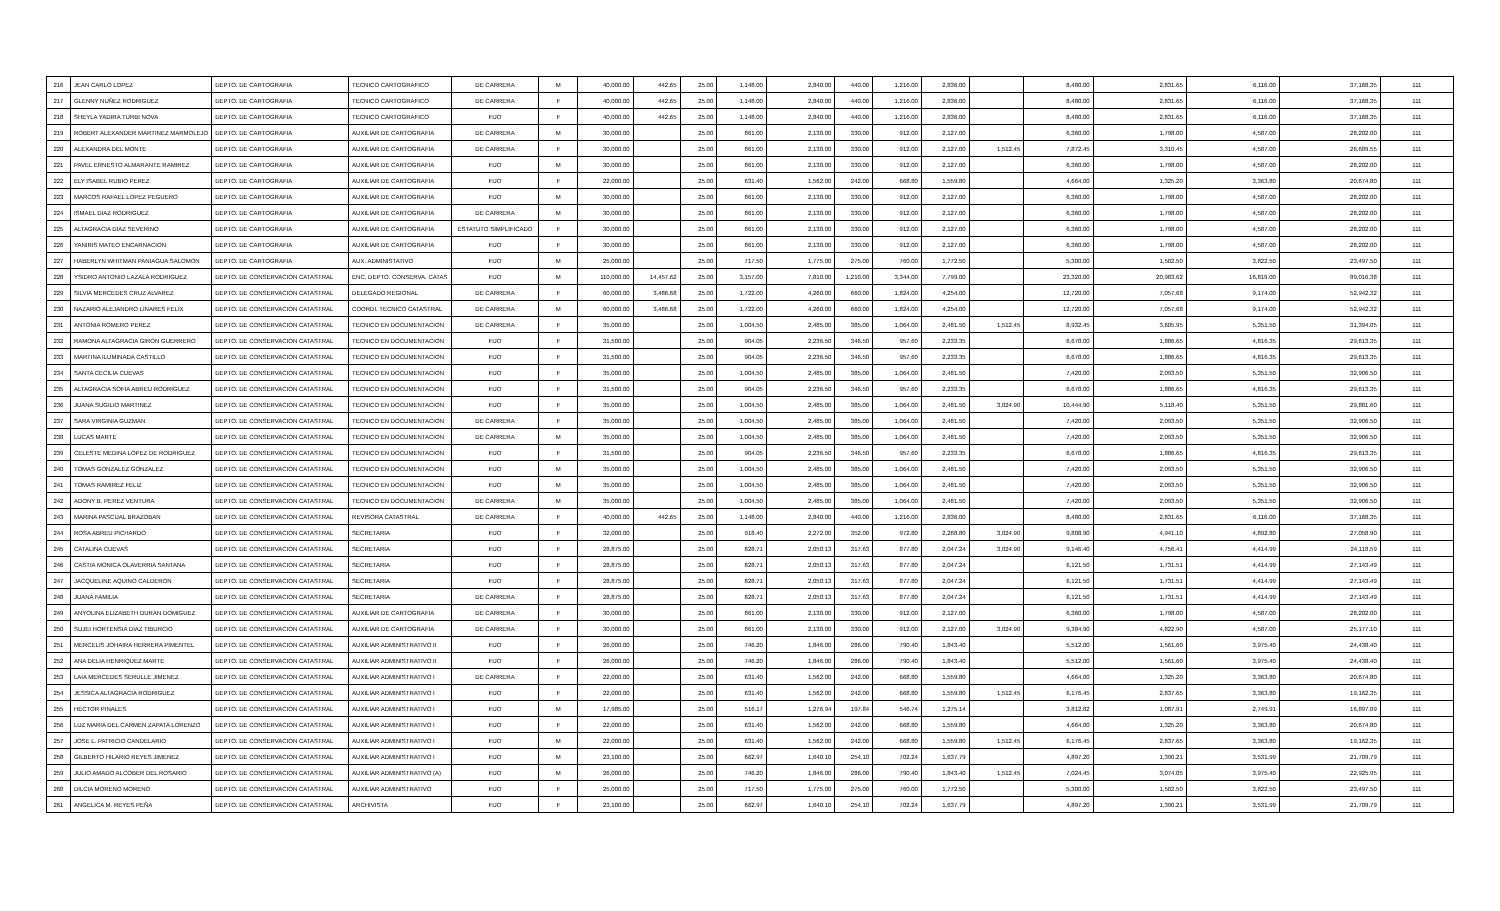| 216 | JEAN CARLO LOPEZ | DEPTO. DE CARTOGRAFIA | TECNICO CARTOGRAFICO | DE CARRERA | M | 40,000.00 | 442.65 | 25.00 | 1,148.00 | 2,840.00 | 440.00 | 1,216.00 | 2,836.00 | | 8,480.00 | 2,831.65 | 6,116.00 | 37,168.35 | 111 |
| 217 | GLENNY NUÑEZ RODRIGUEZ | DEPTO. DE CARTOGRAFIA | TECNICO CARTOGRAFICO | DE CARRERA | F | 40,000.00 | 442.65 | 25.00 | 1,148.00 | 2,840.00 | 440.00 | 1,216.00 | 2,836.00 | | 8,480.00 | 2,831.65 | 6,116.00 | 37,168.35 | 111 |
| 218 | SHEYLA YADIRA TURBI NOVA | DEPTO. DE CARTOGRAFIA | TECNICO CARTOGRAFICO | FIJO | F | 40,000.00 | 442.65 | 25.00 | 1,148.00 | 2,840.00 | 440.00 | 1,216.00 | 2,836.00 | | 8,480.00 | 2,831.65 | 6,116.00 | 37,168.35 | 111 |
| 219 | ROBERT ALEXANDER MARTINEZ MARMOLEJO | DEPTO. DE CARTOGRAFIA | AUXILIAR DE CARTOGRAFIA | DE CARRERA | M | 30,000.00 | | 25.00 | 861.00 | 2,130.00 | 330.00 | 912.00 | 2,127.00 | | 6,360.00 | 1,798.00 | 4,587.00 | 28,202.00 | 111 |
| 220 | ALEXANDRA DEL MONTE | DEPTO. DE CARTOGRAFIA | AUXILIAR DE CARTOGRAFIA | DE CARRERA | F | 30,000.00 | | 25.00 | 861.00 | 2,130.00 | 330.00 | 912.00 | 2,127.00 | 1,512.45 | 7,872.45 | 3,310.45 | 4,587.00 | 26,689.55 | 111 |
| 221 | PAVEL ERNESTO ALMARANTE RAMIREZ | DEPTO. DE CARTOGRAFIA | AUXILIAR DE CARTOGRAFIA | FIJO | M | 30,000.00 | | 25.00 | 861.00 | 2,130.00 | 330.00 | 912.00 | 2,127.00 | | 6,360.00 | 1,798.00 | 4,587.00 | 28,202.00 | 111 |
| 222 | ELY ISABEL RUBIO PEREZ | DEPTO. DE CARTOGRAFIA | AUXILIAR DE CARTOGRAFIA | FIJO | F | 22,000.00 | | 25.00 | 631.40 | 1,562.00 | 242.00 | 668.80 | 1,559.80 | | 4,664.00 | 1,325.20 | 3,363.80 | 20,674.80 | 111 |
| 223 | MARCOS RAFAEL LOPEZ PEGUERO | DEPTO. DE CARTOGRAFIA | AUXILIAR DE CARTOGRAFIA | FIJO | M | 30,000.00 | | 25.00 | 861.00 | 2,130.00 | 330.00 | 912.00 | 2,127.00 | | 6,360.00 | 1,798.00 | 4,587.00 | 28,202.00 | 111 |
| 224 | ISMAEL DIAZ RODRIGUEZ | DEPTO. DE CARTOGRAFIA | AUXILIAR DE CARTOGRAFIA | DE CARRERA | M | 30,000.00 | | 25.00 | 861.00 | 2,130.00 | 330.00 | 912.00 | 2,127.00 | | 6,360.00 | 1,798.00 | 4,587.00 | 28,202.00 | 111 |
| 225 | ALTAGRACIA DIAZ SEVERINO | DEPTO. DE CARTOGRAFIA | AUXILIAR DE CARTOGRAFIA | ESTATUTO SIMPLIFICADO | F | 30,000.00 | | 25.00 | 861.00 | 2,130.00 | 330.00 | 912.00 | 2,127.00 | | 6,360.00 | 1,798.00 | 4,587.00 | 28,202.00 | 111 |
| 226 | YANIRIS MATEO ENCARNACION | DEPTO. DE CARTOGRAFIA | AUXILIAR DE CARTOGRAFIA | FIJO | F | 30,000.00 | | 25.00 | 861.00 | 2,130.00 | 330.00 | 912.00 | 2,127.00 | | 6,360.00 | 1,798.00 | 4,587.00 | 28,202.00 | 111 |
| 227 | HABERLYN WHITMAN PANIAGUA SALOMON | DEPTO. DE CARTOGRAFIA | AUX. ADMINISTATIVO | FIJO | M | 25,000.00 | | 25.00 | 717.50 | 1,775.00 | 275.00 | 760.00 | 1,772.50 | | 5,300.00 | 1,502.50 | 3,822.50 | 23,497.50 | 111 |
| 228 | YSIDRO ANTONIO LAZALA RODRIGUEZ | DEPTO. DE CONSERVACION CATASTRAL | ENC. DEPTO. CONSERVA. CATAS | FIJO | M | 110,000.00 | 14,457.62 | 25.00 | 3,157.00 | 7,810.00 | 1,210.00 | 3,344.00 | 7,799.00 | | 23,320.00 | 20,983.62 | 16,819.00 | 89,016.38 | 111 |
| 229 | SILVIA MERCEDES CRUZ ALVAREZ | DEPTO. DE CONSERVACION CATASTRAL | DELEGADO REGIONAL | DE CARRERA | F | 60,000.00 | 3,486.68 | 25.00 | 1,722.00 | 4,260.00 | 660.00 | 1,824.00 | 4,254.00 | | 12,720.00 | 7,057.68 | 9,174.00 | 52,942.32 | 111 |
| 230 | NAZARIO ALEJANDRO LINARES FELIX | DEPTO. DE CONSERVACION CATASTRAL | COORDI. TECNICO CATASTRAL | DE CARRERA | M | 60,000.00 | 3,486.68 | 25.00 | 1,722.00 | 4,260.00 | 660.00 | 1,824.00 | 4,254.00 | | 12,720.00 | 7,057.68 | 9,174.00 | 52,942.32 | 111 |
| 231 | ANTONIA ROMERO PEREZ | DEPTO. DE CONSERVACION CATASTRAL | TECNICO EN DOCUMENTACION | DE CARRERA | F | 35,000.00 | | 25.00 | 1,004.50 | 2,485.00 | 385.00 | 1,064.00 | 2,481.50 | 1,512.45 | 8,932.45 | 3,605.95 | 5,351.50 | 31,394.05 | 111 |
| 232 | RAMONA ALTAGRACIA GIRON GUERRERO | DEPTO. DE CONSERVACION CATASTRAL | TECNICO EN DOCUMENTACION | FIJO | F | 31,500.00 | | 25.00 | 904.05 | 2,236.50 | 346.50 | 957.60 | 2,233.35 | | 6,678.00 | 1,886.65 | 4,816.35 | 29,613.35 | 111 |
| 233 | MARTINA ILUMINADA CASTILLO | DEPTO. DE CONSERVACION CATASTRAL | TECNICO EN DOCUMENTACION | FIJO | F | 31,500.00 | | 25.00 | 904.05 | 2,236.50 | 346.50 | 957.60 | 2,233.35 | | 6,678.00 | 1,886.65 | 4,816.35 | 29,613.35 | 111 |
| 234 | SANTA CECILIA CUEVAS | DEPTO. DE CONSERVACION CATASTRAL | TECNICO EN DOCUMENTACION | FIJO | F | 35,000.00 | | 25.00 | 1,004.50 | 2,485.00 | 385.00 | 1,064.00 | 2,481.50 | | 7,420.00 | 2,093.50 | 5,351.50 | 32,906.50 | 111 |
| 235 | ALTAGRACIA SOFIA ABREU RODRIGUEZ | DEPTO. DE CONSERVACION CATASTRAL | TECNICO EN DOCUMENTACION | FIJO | F | 31,500.00 | | 25.00 | 904.05 | 2,236.50 | 346.50 | 957.60 | 2,233.35 | | 6,678.00 | 1,886.65 | 4,816.35 | 29,613.35 | 111 |
| 236 | JUANA SUGILIO MARTINEZ | DEPTO. DE CONSERVACION CATASTRAL | TECNICO EN DOCUMENTACION | FIJO | F | 35,000.00 | | 25.00 | 1,004.50 | 2,485.00 | 385.00 | 1,064.00 | 2,481.50 | 3,024.90 | 10,444.90 | 5,118.40 | 5,351.50 | 29,881.60 | 111 |
| 237 | SARA VIRGINIA GUZMAN | DEPTO. DE CONSERVACION CATASTRAL | TECNICO EN DOCUMENTACION | DE CARRERA | F | 35,000.00 | | 25.00 | 1,004.50 | 2,485.00 | 385.00 | 1,064.00 | 2,481.50 | | 7,420.00 | 2,093.50 | 5,351.50 | 32,906.50 | 111 |
| 238 | LUCAS MARTE | DEPTO. DE CONSERVACION CATASTRAL | TECNICO EN DOCUMENTACION | DE CARRERA | M | 35,000.00 | | 25.00 | 1,004.50 | 2,485.00 | 385.00 | 1,064.00 | 2,481.50 | | 7,420.00 | 2,093.50 | 5,351.50 | 32,906.50 | 111 |
| 239 | CELESTE MEDINA LOPEZ DE RODRIGUEZ | DEPTO. DE CONSERVACION CATASTRAL | TECNICO EN DOCUMENTACION | FIJO | F | 31,500.00 | | 25.00 | 904.05 | 2,236.50 | 346.50 | 957.60 | 2,233.35 | | 6,678.00 | 1,886.65 | 4,816.35 | 29,613.35 | 111 |
| 240 | TOMAS GONZALEZ GONZALEZ | DEPTO. DE CONSERVACION CATASTRAL | TECNICO EN DOCUMENTACION | FIJO | M | 35,000.00 | | 25.00 | 1,004.50 | 2,485.00 | 385.00 | 1,064.00 | 2,481.50 | | 7,420.00 | 2,093.50 | 5,351.50 | 32,906.50 | 111 |
| 241 | TOMAS RAMIREZ FELIZ | DEPTO. DE CONSERVACION CATASTRAL | TECNICO EN DOCUMENTACION | FIJO | M | 35,000.00 | | 25.00 | 1,004.50 | 2,485.00 | 385.00 | 1,064.00 | 2,481.50 | | 7,420.00 | 2,093.50 | 5,351.50 | 32,906.50 | 111 |
| 242 | ADONY B. PEREZ VENTURA | DEPTO. DE CONSERVACION CATASTRAL | TECNICO EN DOCUMENTACION | DE CARRERA | M | 35,000.00 | | 25.00 | 1,004.50 | 2,485.00 | 385.00 | 1,064.00 | 2,481.50 | | 7,420.00 | 2,093.50 | 5,351.50 | 32,906.50 | 111 |
| 243 | MARINA PASCUAL BRAZOBAN | DEPTO. DE CONSERVACION CATASTRAL | REVISORA CATASTRAL | DE CARRERA | F | 40,000.00 | 442.65 | 25.00 | 1,148.00 | 2,840.00 | 440.00 | 1,216.00 | 2,836.00 | | 8,480.00 | 2,831.65 | 6,116.00 | 37,168.35 | 111 |
| 244 | ROSA ABREU PICHARDO | DEPTO. DE CONSERVACION CATASTRAL | SECRETARIA | FIJO | F | 32,000.00 | | 25.00 | 918.40 | 2,272.00 | 352.00 | 972.80 | 2,268.80 | 3,024.90 | 9,808.90 | 4,941.10 | 4,892.80 | 27,058.90 | 111 |
| 245 | CATALINA CUEVAS | DEPTO. DE CONSERVACION CATASTRAL | SECRETARIA | FIJO | F | 28,875.00 | | 25.00 | 828.71 | 2,050.13 | 317.63 | 877.80 | 2,047.24 | 3,024.90 | 9,146.40 | 4,756.41 | 4,414.99 | 24,118.59 | 111 |
| 246 | CASTIA MONICA OLAVERRIA SANTANA | DEPTO. DE CONSERVACION CATASTRAL | SECRETARIA | FIJO | F | 28,875.00 | | 25.00 | 828.71 | 2,050.13 | 317.63 | 877.80 | 2,047.24 | | 6,121.50 | 1,731.51 | 4,414.99 | 27,143.49 | 111 |
| 247 | JACQUELINE AQUINO CALDERON | DEPTO. DE CONSERVACION CATASTRAL | SECRETARIA | FIJO | F | 28,875.00 | | 25.00 | 828.71 | 2,050.13 | 317.63 | 877.80 | 2,047.24 | | 6,121.50 | 1,731.51 | 4,414.99 | 27,143.49 | 111 |
| 248 | JUANA FAMILIA | DEPTO. DE CONSERVACION CATASTRAL | SECRETARIA | DE CARRERA | F | 28,875.00 | | 25.00 | 828.71 | 2,050.13 | 317.63 | 877.80 | 2,047.24 | | 6,121.50 | 1,731.51 | 4,414.99 | 27,143.49 | 111 |
| 249 | ANYOLINA ELIZABETH DURAN DOMIGUEZ | DEPTO. DE CONSERVACION CATASTRAL | AUXILIAR DE CARTOGRAFIA | DE CARRERA | F | 30,000.00 | | 25.00 | 861.00 | 2,130.00 | 330.00 | 912.00 | 2,127.00 | | 6,360.00 | 1,798.00 | 4,587.00 | 28,202.00 | 111 |
| 250 | SUJEI HORTENSIA DIAZ TIBURCIO | DEPTO. DE CONSERVACION CATASTRAL | AUXILIAR DE CARTOGRAFIA | DE CARRERA | F | 30,000.00 | | 25.00 | 861.00 | 2,130.00 | 330.00 | 912.00 | 2,127.00 | 3,024.90 | 9,384.90 | 4,822.90 | 4,587.00 | 25,177.10 | 111 |
| 251 | MERCELIS JOHAIRA HERRERA PIMENTEL | DEPTO. DE CONSERVACION CATASTRAL | AUXILIAR ADMINISTRATIVO II | FIJO | F | 26,000.00 | | 25.00 | 746.20 | 1,846.00 | 286.00 | 790.40 | 1,843.40 | | 5,512.00 | 1,561.60 | 3,975.40 | 24,438.40 | 111 |
| 252 | ANA DELIA HENRIQUEZ MARTE | DEPTO. DE CONSERVACION CATASTRAL | AUXILIAR ADMINISTRATIVO II | FIJO | F | 26,000.00 | | 25.00 | 746.20 | 1,846.00 | 286.00 | 790.40 | 1,843.40 | | 5,512.00 | 1,561.60 | 3,975.40 | 24,438.40 | 111 |
| 253 | LAIA MERCEDES SERULLE JIMENEZ | DEPTO. DE CONSERVACION CATASTRAL | AUXILIAR ADMINISTRATIVO I | DE CARRERA | F | 22,000.00 | | 25.00 | 631.40 | 1,562.00 | 242.00 | 668.80 | 1,559.80 | | 4,664.00 | 1,325.20 | 3,363.80 | 20,674.80 | 111 |
| 254 | JESSICA ALTAGRACIA RODRIGUEZ | DEPTO. DE CONSERVACION CATASTRAL | AUXILIAR ADMINISTRATIVO I | FIJO | F | 22,000.00 | | 25.00 | 631.40 | 1,562.00 | 242.00 | 668.80 | 1,559.80 | 1,512.45 | 6,176.45 | 2,837.65 | 3,363.80 | 19,162.35 | 111 |
| 255 | HECTOR PINALES | DEPTO. DE CONSERVACION CATASTRAL | AUXILIAR ADMINISTRATIVO I | FIJO | M | 17,985.00 | | 25.00 | 516.17 | 1,276.94 | 197.84 | 546.74 | 1,275.14 | | 3,812.82 | 1,087.91 | 2,749.91 | 16,897.09 | 111 |
| 256 | LUZ MARIA DEL CARMEN ZAPATA LORENZO | DEPTO. DE CONSERVACION CATASTRAL | AUXILIAR ADMINISTRATIVO I | FIJO | F | 22,000.00 | | 25.00 | 631.40 | 1,562.00 | 242.00 | 668.80 | 1,559.80 | | 4,664.00 | 1,325.20 | 3,363.80 | 20,674.80 | 111 |
| 257 | JOSE L. PATRICIO CANDELARIO | DEPTO. DE CONSERVACION CATASTRAL | AUXILIAR ADMINISTRATIVO I | FIJO | M | 22,000.00 | | 25.00 | 631.40 | 1,562.00 | 242.00 | 668.80 | 1,559.80 | 1,512.45 | 6,176.45 | 2,837.65 | 3,363.80 | 19,162.35 | 111 |
| 258 | GILBERTO HILARIO REYES JIMENEZ | DEPTO. DE CONSERVACION CATASTRAL | AUXILIAR ADMINISTRATIVO I | FIJO | M | 23,100.00 | | 25.00 | 662.97 | 1,640.10 | 254.10 | 702.24 | 1,637.79 | | 4,897.20 | 1,390.21 | 3,531.99 | 21,709.79 | 111 |
| 259 | JULIO AMADO ALCOBER DEL ROSARIO | DEPTO. DE CONSERVACION CATASTRAL | AUXILIAR ADMINISTRATIVO (A) | FIJO | M | 26,000.00 | | 25.00 | 746.20 | 1,846.00 | 286.00 | 790.40 | 1,843.40 | 1,512.45 | 7,024.45 | 3,074.05 | 3,975.40 | 22,925.95 | 111 |
| 260 | DILCIA MORENO MORENO | DEPTO. DE CONSERVACION CATASTRAL | AUXILIAR ADMINISTRATIVO | FIJO | F | 25,000.00 | | 25.00 | 717.50 | 1,775.00 | 275.00 | 760.00 | 1,772.50 | | 5,300.00 | 1,502.50 | 3,822.50 | 23,497.50 | 111 |
| 261 | ANGELICA M. REYES PEÑA | DEPTO. DE CONSERVACION CATASTRAL | ARCHIVISTA | FIJO | F | 23,100.00 | | 25.00 | 662.97 | 1,640.10 | 254.10 | 702.24 | 1,637.79 | | 4,897.20 | 1,390.21 | 3,531.99 | 21,709.79 | 111 |